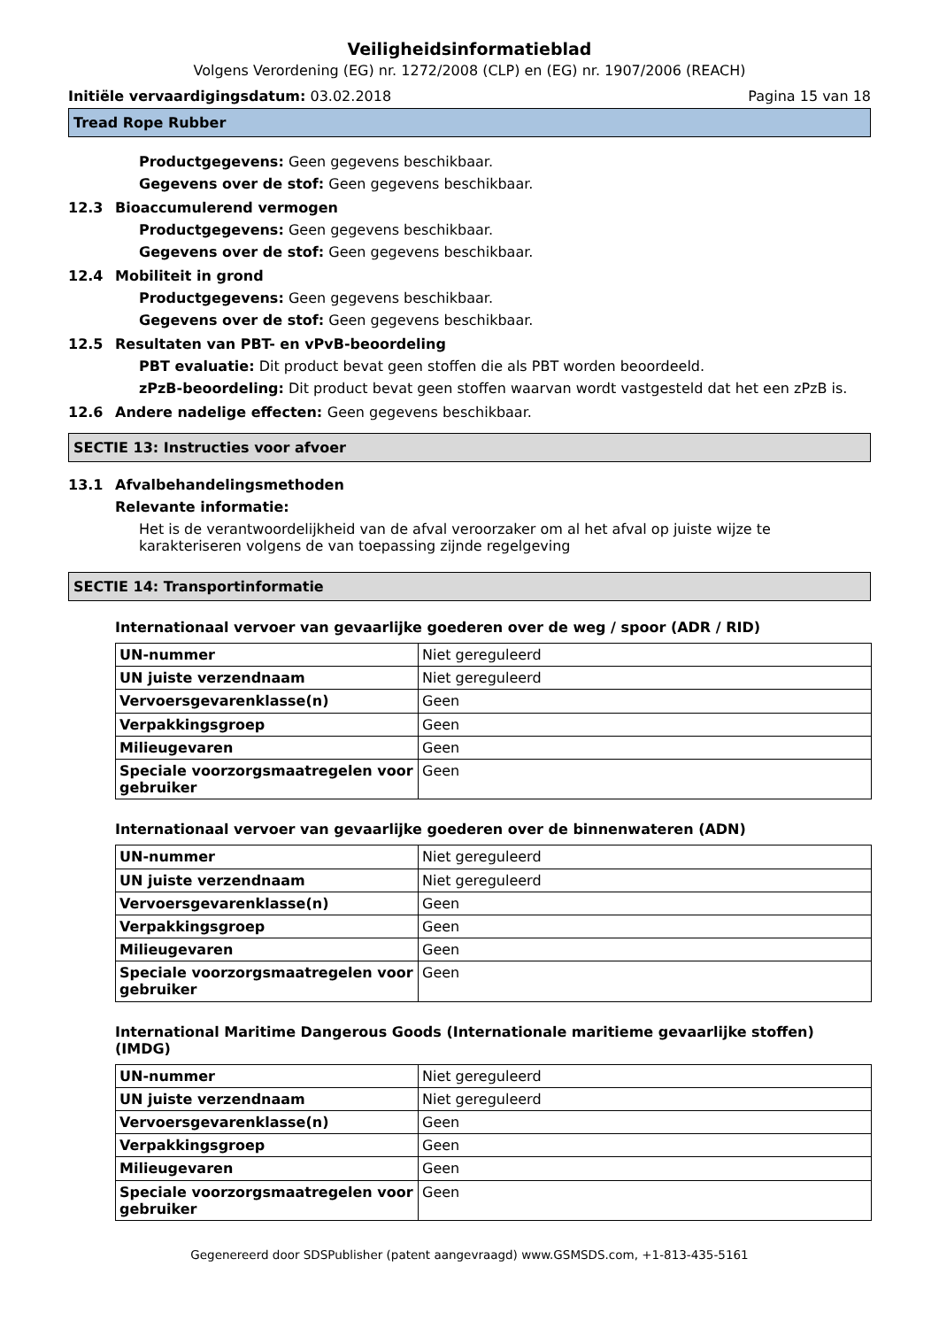Veiligheidsinformatieblad
Volgens Verordening (EG) nr. 1272/2008 (CLP) en (EG) nr. 1907/2006 (REACH)
Initiële vervaardigingsdatum: 03.02.2018
Pagina 15 van 18
Tread Rope Rubber
Productgegevens: Geen gegevens beschikbaar.
Gegevens over de stof: Geen gegevens beschikbaar.
12.3 Bioaccumulerend vermogen
Productgegevens: Geen gegevens beschikbaar.
Gegevens over de stof: Geen gegevens beschikbaar.
12.4 Mobiliteit in grond
Productgegevens: Geen gegevens beschikbaar.
Gegevens over de stof: Geen gegevens beschikbaar.
12.5 Resultaten van PBT- en vPvB-beoordeling
PBT evaluatie: Dit product bevat geen stoffen die als PBT worden beoordeeld.
zPzB-beoordeling: Dit product bevat geen stoffen waarvan wordt vastgesteld dat het een zPzB is.
12.6 Andere nadelige effecten: Geen gegevens beschikbaar.
SECTIE 13: Instructies voor afvoer
13.1 Afvalbehandelingsmethoden
Relevante informatie:
Het is de verantwoordelijkheid van de afval veroorzaker om al het afval op juiste wijze te karakteriseren volgens de van toepassing zijnde regelgeving
SECTIE 14: Transportinformatie
Internationaal vervoer van gevaarlijke goederen over de weg / spoor (ADR / RID)
| UN-nummer | Niet gereguleerd |
| UN juiste verzendnaam | Niet gereguleerd |
| Vervoersgevarenklasse(n) | Geen |
| Verpakkingsgroep | Geen |
| Milieugevaren | Geen |
| Speciale voorzorgsmaatregelen voor gebruiker | Geen |
Internationaal vervoer van gevaarlijke goederen over de binnenwateren (ADN)
| UN-nummer | Niet gereguleerd |
| UN juiste verzendnaam | Niet gereguleerd |
| Vervoersgevarenklasse(n) | Geen |
| Verpakkingsgroep | Geen |
| Milieugevaren | Geen |
| Speciale voorzorgsmaatregelen voor gebruiker | Geen |
International Maritime Dangerous Goods (Internationale maritieme gevaarlijke stoffen) (IMDG)
| UN-nummer | Niet gereguleerd |
| UN juiste verzendnaam | Niet gereguleerd |
| Vervoersgevarenklasse(n) | Geen |
| Verpakkingsgroep | Geen |
| Milieugevaren | Geen |
| Speciale voorzorgsmaatregelen voor gebruiker | Geen |
Gegenereerd door SDSPublisher (patent aangevraagd) www.GSMSDS.com, +1-813-435-5161